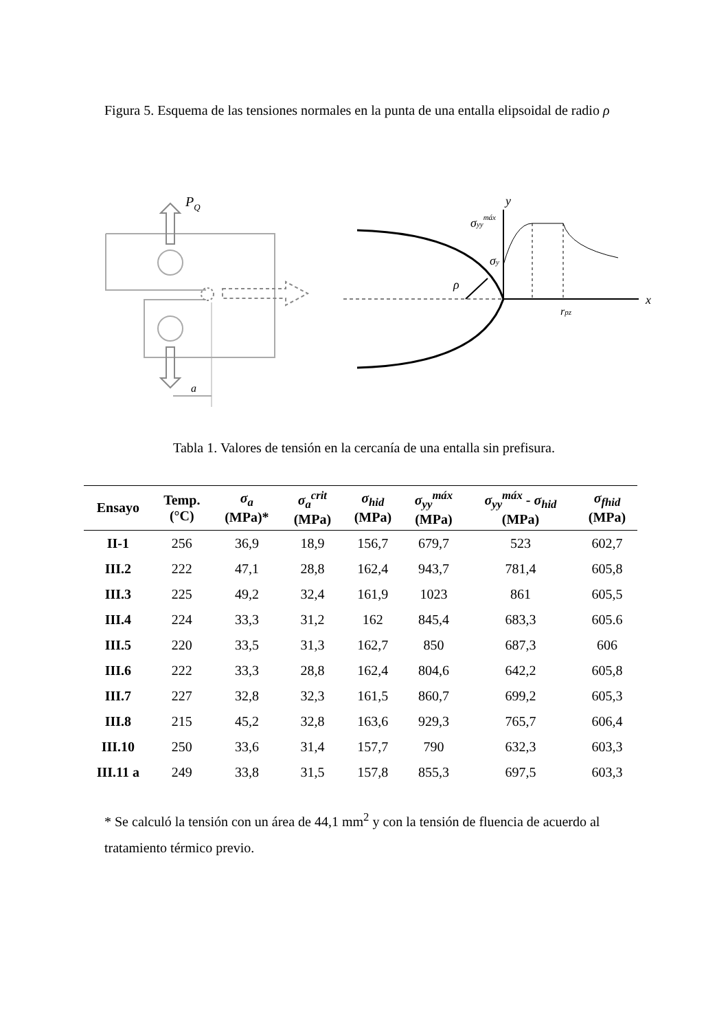Figura 5. Esquema de las tensiones normales en la punta de una entalla elipsoidal de radio ρ
PQ
a
ρ
y
x
σyymáx
σy
rpz
Tabla 1. Valores de tensión en la cercanía de una entalla sin prefisura.
| Ensayo | Temp. (°C) | σ<sub>a</sub> (MPa)* | σ<sub>a</sub><sup>crit</sup> (MPa) | σ<sub>hid</sub> (MPa) | σ<sub>yy</sub><sup>máx</sup> (MPa) | σ<sub>yy</sub><sup>máx</sup> - σ<sub>hid</sub> (MPa) | σ<sub>fhid</sub> (MPa) |
| --- | --- | --- | --- | --- | --- | --- | --- |
| II-1 | 256 | 36,9 | 18,9 | 156,7 | 679,7 | 523 | 602,7 |
| III.2 | 222 | 47,1 | 28,8 | 162,4 | 943,7 | 781,4 | 605,8 |
| III.3 | 225 | 49,2 | 32,4 | 161,9 | 1023 | 861 | 605,5 |
| III.4 | 224 | 33,3 | 31,2 | 162 | 845,4 | 683,3 | 605.6 |
| III.5 | 220 | 33,5 | 31,3 | 162,7 | 850 | 687,3 | 606 |
| III.6 | 222 | 33,3 | 28,8 | 162,4 | 804,6 | 642,2 | 605,8 |
| III.7 | 227 | 32,8 | 32,3 | 161,5 | 860,7 | 699,2 | 605,3 |
| III.8 | 215 | 45,2 | 32,8 | 163,6 | 929,3 | 765,7 | 606,4 |
| III.10 | 250 | 33,6 | 31,4 | 157,7 | 790 | 632,3 | 603,3 |
| III.11 a | 249 | 33,8 | 31,5 | 157,8 | 855,3 | 697,5 | 603,3 |
* Se calculó la tensión con un área de 44,1 mm<sup>2</sup> y con la tensión de fluencia de acuerdo al tratamiento térmico previo.